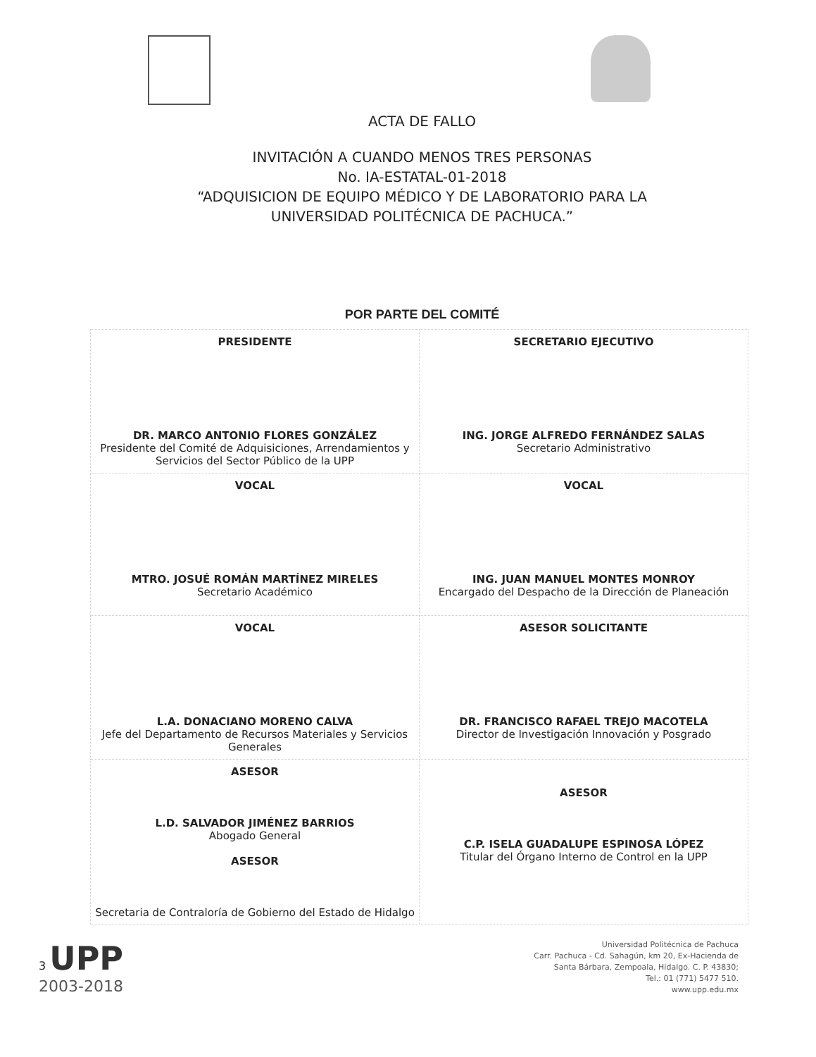ACTA DE FALLO
INVITACIÓN A CUANDO MENOS TRES PERSONAS
No. IA-ESTATAL-01-2018
“ADQUISICION DE EQUIPO MÉDICO Y DE LABORATORIO PARA LA
UNIVERSIDAD POLITÉCNICA DE PACHUCA.”
POR PARTE DEL COMITÉ
| PRESIDENTE DR. MARCO ANTONIO FLORES GONZÁLEZ Presidente del Comité de Adquisiciones, Arrendamientos y Servicios del Sector Público de la UPP | SECRETARIO EJECUTIVO ING. JORGE ALFREDO FERNÁNDEZ SALAS Secretario Administrativo |
| VOCAL MTRO. JOSUÉ ROMÁN MARTÍNEZ MIRELES Secretario Académico | VOCAL ING. JUAN MANUEL MONTES MONROY Encargado del Despacho de la Dirección de Planeación |
| VOCAL L.A. DONACIANO MORENO CALVA Jefe del Departamento de Recursos Materiales y Servicios Generales | ASESOR SOLICITANTE DR. FRANCISCO RAFAEL TREJO MACOTELA Director de Investigación Innovación y Posgrado |
| ASESOR L.D. SALVADOR JIMÉNEZ BARRIOS Abogado General ASESOR Secretaria de Contraloría de Gobierno del Estado de Hidalgo | ASESOR C.P. ISELA GUADALUPE ESPINOSA LÓPEZ Titular del Órgano Interno de Control en la UPP |
3 UPP
2003-2018
Universidad Politécnica de Pachuca
Carr. Pachuca - Cd. Sahagún, km 20, Ex-Hacienda de
Santa Bárbara, Zempoala, Hidalgo. C. P. 43830;
Tel.: 01 (771) 5477 510.
www.upp.edu.mx